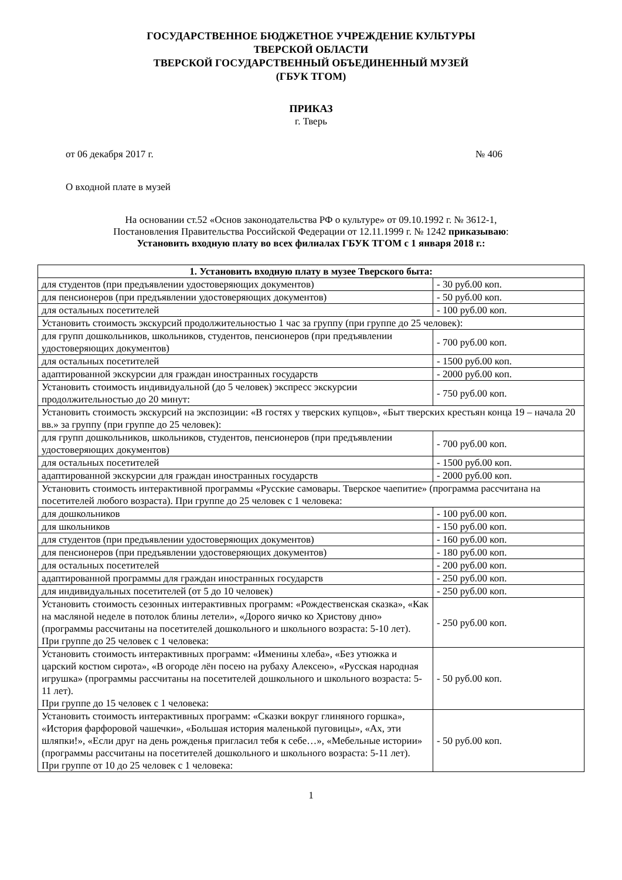ГОСУДАРСТВЕННОЕ БЮДЖЕТНОЕ УЧРЕЖДЕНИЕ КУЛЬТУРЫ
ТВЕРСКОЙ ОБЛАСТИ
ТВЕРСКОЙ ГОСУДАРСТВЕННЫЙ ОБЪЕДИНЕННЫЙ МУЗЕЙ
(ГБУК ТГОМ)
ПРИКАЗ
г. Тверь
от 06 декабря 2017 г. № 406
О входной плате в музей
На основании ст.52 «Основ законодательства РФ о культуре» от 09.10.1992 г. № 3612-1,
Постановления Правительства Российской Федерации от 12.11.1999 г. № 1242 приказываю:
Установить входную плату во всех филиалах ГБУК ТГОМ с 1 января 2018 г.:
| 1. Установить входную плату в музее Тверского быта: | |
| --- | --- |
| для студентов (при предъявлении удостоверяющих документов) | - 30 руб.00 коп. |
| для пенсионеров (при предъявлении удостоверяющих документов) | - 50 руб.00 коп. |
| для остальных посетителей | - 100 руб.00 коп. |
| Установить стоимость экскурсий продолжительностью 1 час за группу (при группе до 25 человек): | |
| для групп дошкольников, школьников, студентов, пенсионеров (при предъявлении удостоверяющих документов) | - 700 руб.00 коп. |
| для остальных посетителей | - 1500 руб.00 коп. |
| адаптированной экскурсии для граждан иностранных государств | - 2000 руб.00 коп. |
| Установить стоимость индивидуальной (до 5 человек) экспресс экскурсии продолжительностью до 20 минут: | - 750 руб.00 коп. |
| Установить стоимость экскурсий на экспозиции: «В гостях у тверских купцов», «Быт тверских крестьян конца 19 – начала 20 вв.» за группу (при группе до 25 человек): | |
| для групп дошкольников, школьников, студентов, пенсионеров (при предъявлении удостоверяющих документов) | - 700 руб.00 коп. |
| для остальных посетителей | - 1500 руб.00 коп. |
| адаптированной экскурсии для граждан иностранных государств | - 2000 руб.00 коп. |
| Установить стоимость интерактивной программы «Русские самовары. Тверское чаепитие» (программа рассчитана на посетителей любого возраста). При группе до 25 человек с 1 человека: | |
| для дошкольников | - 100 руб.00 коп. |
| для школьников | - 150 руб.00 коп. |
| для студентов (при предъявлении удостоверяющих документов) | - 160 руб.00 коп. |
| для пенсионеров (при предъявлении удостоверяющих документов) | - 180 руб.00 коп. |
| для остальных посетителей | - 200 руб.00 коп. |
| адаптированной программы для граждан иностранных государств | - 250 руб.00 коп. |
| для индивидуальных посетителей (от 5 до 10 человек) | - 250 руб.00 коп. |
| Установить стоимость сезонных интерактивных программ: «Рождественская сказка», «Как на масляной неделе в потолок блины летели», «Дорого яичко ко Христову дню» (программы рассчитаны на посетителей дошкольного и школьного возраста: 5-10 лет). При группе до 25 человек с 1 человека: | - 250 руб.00 коп. |
| Установить стоимость интерактивных программ: «Именины хлеба», «Без утюжка и царский костюм сирота», «В огороде лён посею на рубаху Алексею», «Русская народная игрушка» (программы рассчитаны на посетителей дошкольного и школьного возраста: 5-11 лет). При группе до 15 человек с 1 человека: | - 50 руб.00 коп. |
| Установить стоимость интерактивных программ: «Сказки вокруг глиняного горшка», «История фарфоровой чашечки», «Большая история маленькой пуговицы», «Ах, эти шляпки!», «Если друг на день рожденья пригласил тебя к себе…», «Мебельные истории» (программы рассчитаны на посетителей дошкольного и школьного возраста: 5-11 лет). При группе от 10 до 25 человек с 1 человека: | - 50 руб.00 коп. |
1